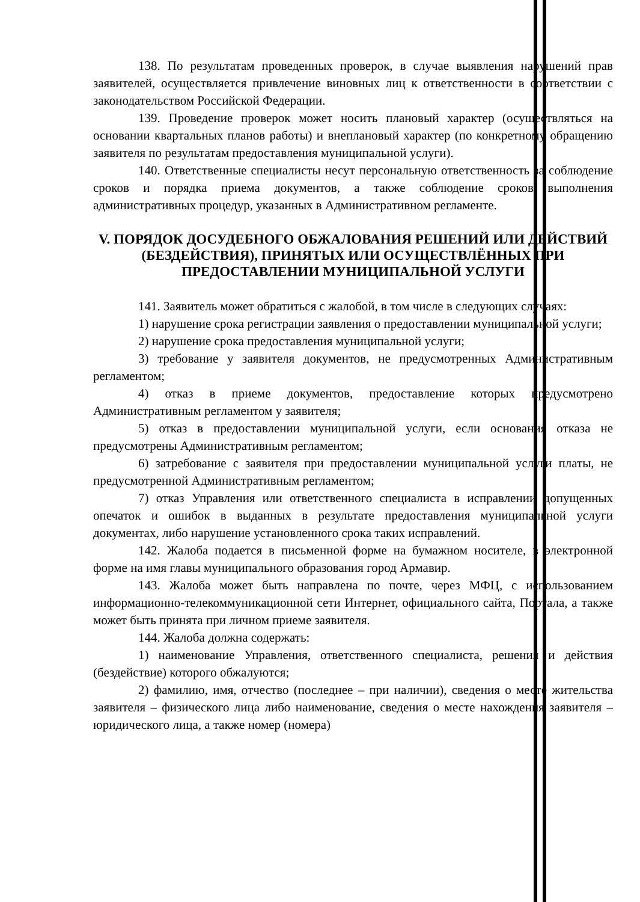138. По результатам проведенных проверок, в случае выявления нарушений прав заявителей, осуществляется привлечение виновных лиц к ответственности в соответствии с законодательством Российской Федерации.
139. Проведение проверок может носить плановый характер (осуществляться на основании квартальных планов работы) и внеплановый характер (по конкретному обращению заявителя по результатам предоставления муниципальной услуги).
140. Ответственные специалисты несут персональную ответственность за соблюдение сроков и порядка приема документов, а также соблюдение сроков выполнения административных процедур, указанных в Административном регламенте.
V. ПОРЯДОК ДОСУДЕБНОГО ОБЖАЛОВАНИЯ РЕШЕНИЙ ИЛИ ДЕЙСТВИЙ (БЕЗДЕЙСТВИЯ), ПРИНЯТЫХ ИЛИ ОСУЩЕСТВЛЁННЫХ ПРИ ПРЕДОСТАВЛЕНИИ МУНИЦИПАЛЬНОЙ УСЛУГИ
141. Заявитель может обратиться с жалобой, в том числе в следующих случаях:
1) нарушение срока регистрации заявления о предоставлении муниципальной услуги;
2) нарушение срока предоставления муниципальной услуги;
3) требование у заявителя документов, не предусмотренных Административным регламентом;
4) отказ в приеме документов, предоставление которых предусмотрено Административным регламентом у заявителя;
5) отказ в предоставлении муниципальной услуги, если основания отказа не предусмотрены Административным регламентом;
6) затребование с заявителя при предоставлении муниципальной услуги платы, не предусмотренной Административным регламентом;
7) отказ Управления или ответственного специалиста в исправлении допущенных опечаток и ошибок в выданных в результате предоставления муниципальной услуги документах, либо нарушение установленного срока таких исправлений.
142. Жалоба подается в письменной форме на бумажном носителе, в электронной форме на имя главы муниципального образования город Армавир.
143. Жалоба может быть направлена по почте, через МФЦ, с использованием информационно-телекоммуникационной сети Интернет, официального сайта, Портала, а также может быть принята при личном приеме заявителя.
144. Жалоба должна содержать:
1) наименование Управления, ответственного специалиста, решения и действия (бездействие) которого обжалуются;
2) фамилию, имя, отчество (последнее – при наличии), сведения о месте жительства заявителя – физического лица либо наименование, сведения о месте нахождения заявителя – юридического лица, а также номер (номера)